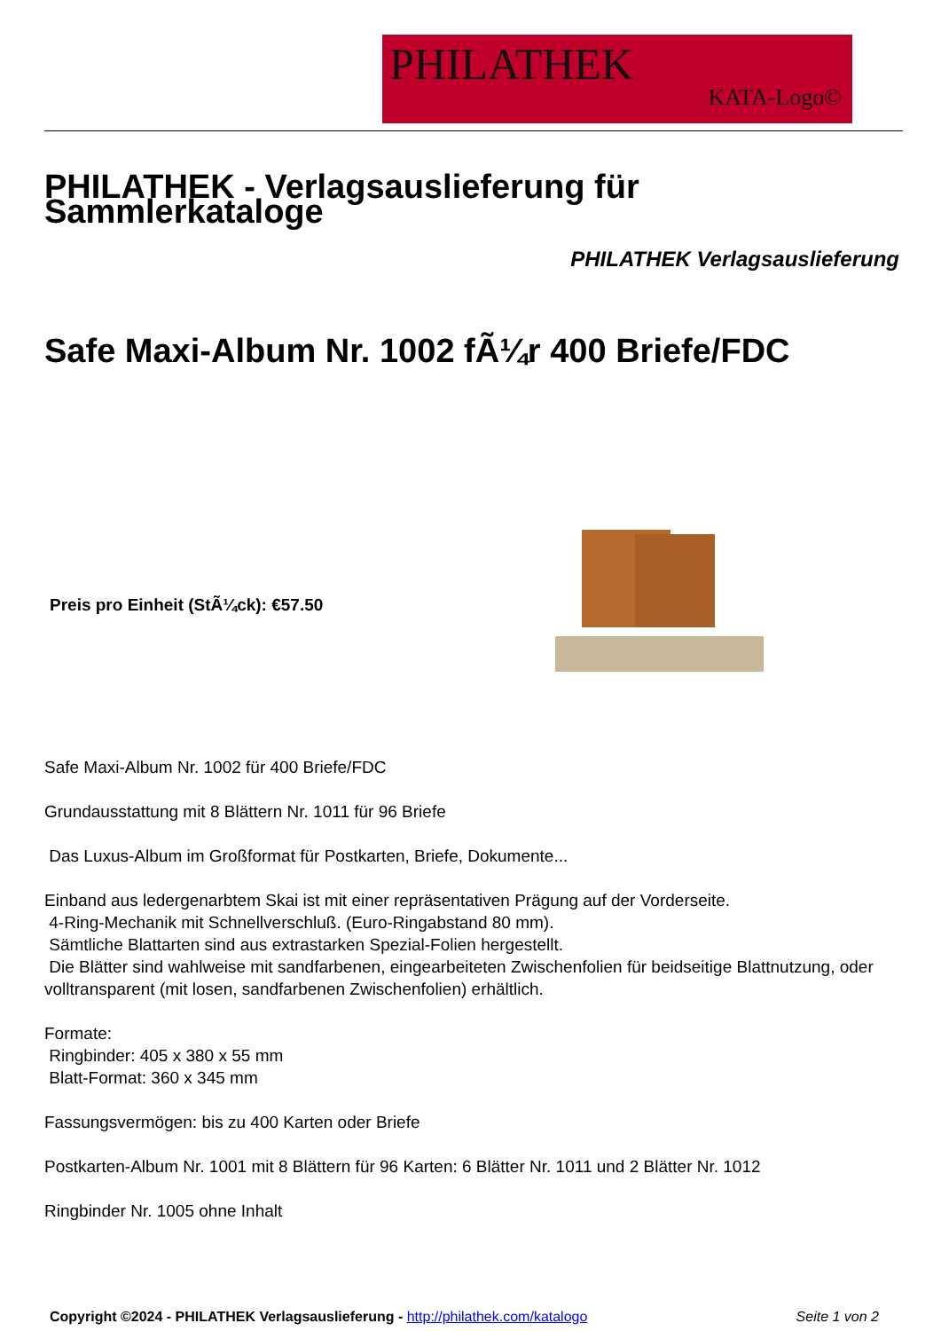PHILATHEK
KATA-Logo©
PHILATHEK - Verlagsauslieferung für Sammlerkataloge
PHILATHEK Verlagsauslieferung
Safe Maxi-Album Nr. 1002 fÃ¼r 400 Briefe/FDC
Preis pro Einheit (StÃ¼ck): €57.50
Safe Maxi-Album Nr. 1002 für 400 Briefe/FDC
Grundausstattung mit 8 Blättern Nr. 1011 für 96 Briefe
Das Luxus-Album im Großformat für Postkarten, Briefe, Dokumente...
Einband aus ledergenarbtem Skai ist mit einer repräsentativen Prägung auf der Vorderseite.
4-Ring-Mechanik mit Schnellverschluß. (Euro-Ringabstand 80 mm).
Sämtliche Blattarten sind aus extrastarken Spezial-Folien hergestellt.
Die Blätter sind wahlweise mit sandfarbenen, eingearbeiteten Zwischenfolien für beidseitige Blattnutzung, oder volltransparent (mit losen, sandfarbenen Zwischenfolien) erhältlich.
Formate:
Ringbinder: 405 x 380 x 55 mm
Blatt-Format: 360 x 345 mm
Fassungsvermögen: bis zu 400 Karten oder Briefe
Postkarten-Album Nr. 1001 mit 8 Blättern für 96 Karten: 6 Blätter Nr. 1011 und 2 Blätter Nr. 1012
Ringbinder Nr. 1005 ohne Inhalt
Copyright ©2024 - PHILATHEK Verlagsauslieferung - http://philathek.com/katalogo Seite 1 von 2